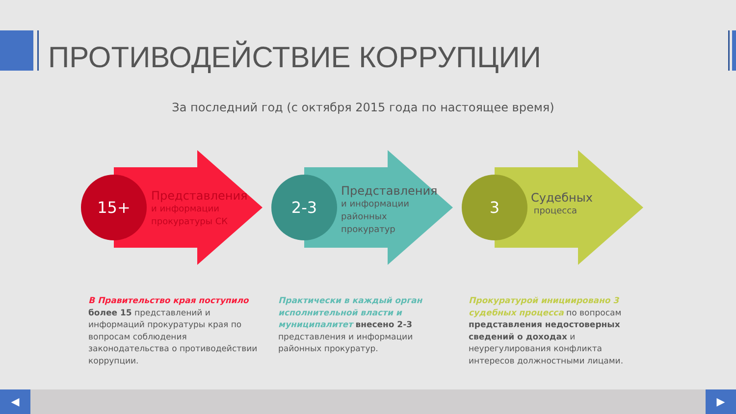ПРОТИВОДЕЙСТВИЕ КОРРУПЦИИ
За последний год (с октября 2015 года по настоящее время)
15+
Представления
и информации
прокуратуры СК
2-3
Представления
и информации
районных
прокуратур
3
Судебных
процесса
В Правительство края поступило более 15 представлений и информаций прокуратуры края по вопросам соблюдения законодательства о противодействии коррупции.
Практически в каждый орган исполнительной власти и муниципалитет внесено 2-3 представления и информации районных прокуратур.
Прокуратурой инициировано 3 судебных процесса по вопросам представления недостоверных сведений о доходах и неурегулирования конфликта интересов должностными лицами.
◀ ▶